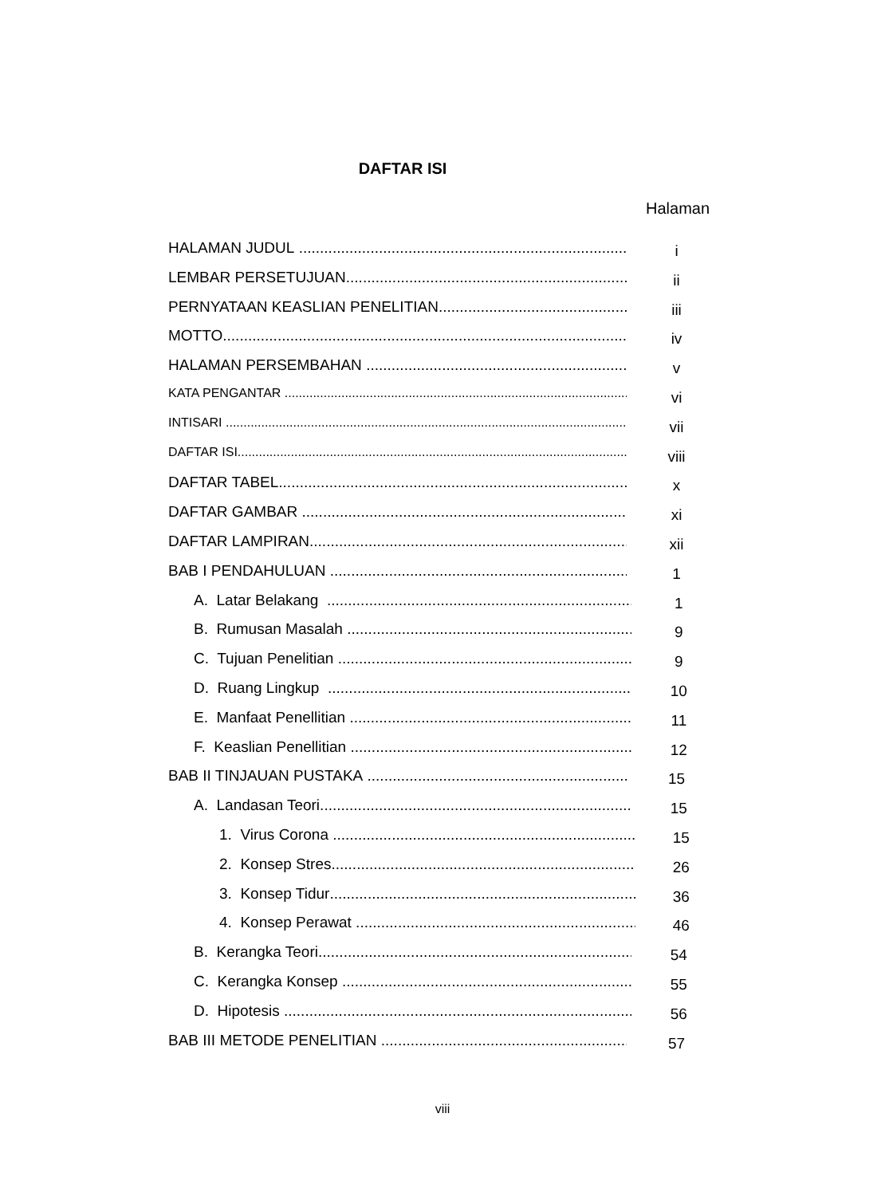DAFTAR ISI
Halaman
HALAMAN JUDUL
i
LEMBAR PERSETUJUAN
ii
PERNYATAAN KEASLIAN PENELITIAN
iii
MOTTO
iv
HALAMAN PERSEMBAHAN
v
KATA PENGANTAR
vi
INTISARI
vii
DAFTAR ISI
viii
DAFTAR TABEL
x
DAFTAR GAMBAR
xi
DAFTAR LAMPIRAN
xii
BAB I PENDAHULUAN
1
A. Latar Belakang
1
B. Rumusan Masalah
9
C. Tujuan Penelitian
9
D. Ruang Lingkup
10
E. Manfaat Penellitian
11
F. Keaslian Penellitian
12
BAB II TINJAUAN PUSTAKA
15
A. Landasan Teori
15
1. Virus Corona
15
2. Konsep Stres
26
3. Konsep Tidur
36
4. Konsep Perawat
46
B. Kerangka Teori
54
C. Kerangka Konsep
55
D. Hipotesis
56
BAB III METODE PENELITIAN
57
viii